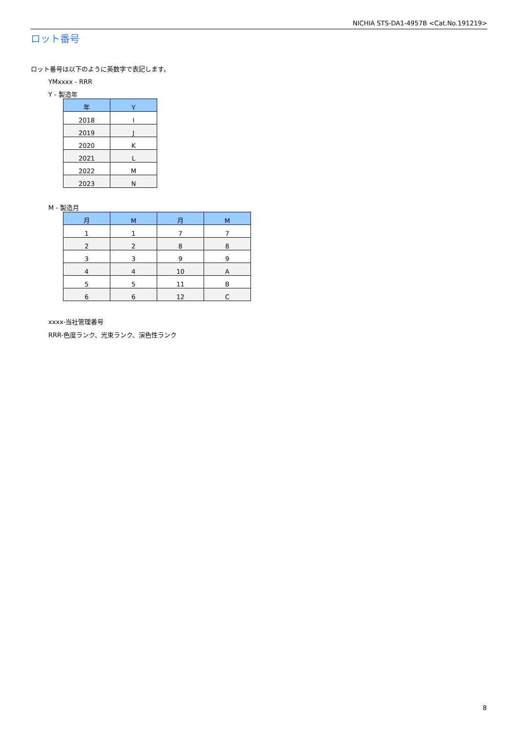NICHIA STS-DA1-4957B <Cat.No.191219>
ロット番号
ロット番号は以下のように英数字で表記します。
YMxxxx - RRR
Y - 製造年
| 年 | Y |
| --- | --- |
| 2018 | I |
| 2019 | J |
| 2020 | K |
| 2021 | L |
| 2022 | M |
| 2023 | N |
M - 製造月
| 月 | M | 月 | M |
| --- | --- | --- | --- |
| 1 | 1 | 7 | 7 |
| 2 | 2 | 8 | 8 |
| 3 | 3 | 9 | 9 |
| 4 | 4 | 10 | A |
| 5 | 5 | 11 | B |
| 6 | 6 | 12 | C |
xxxx-当社管理番号
RRR-色度ランク、光束ランク、演色性ランク
8